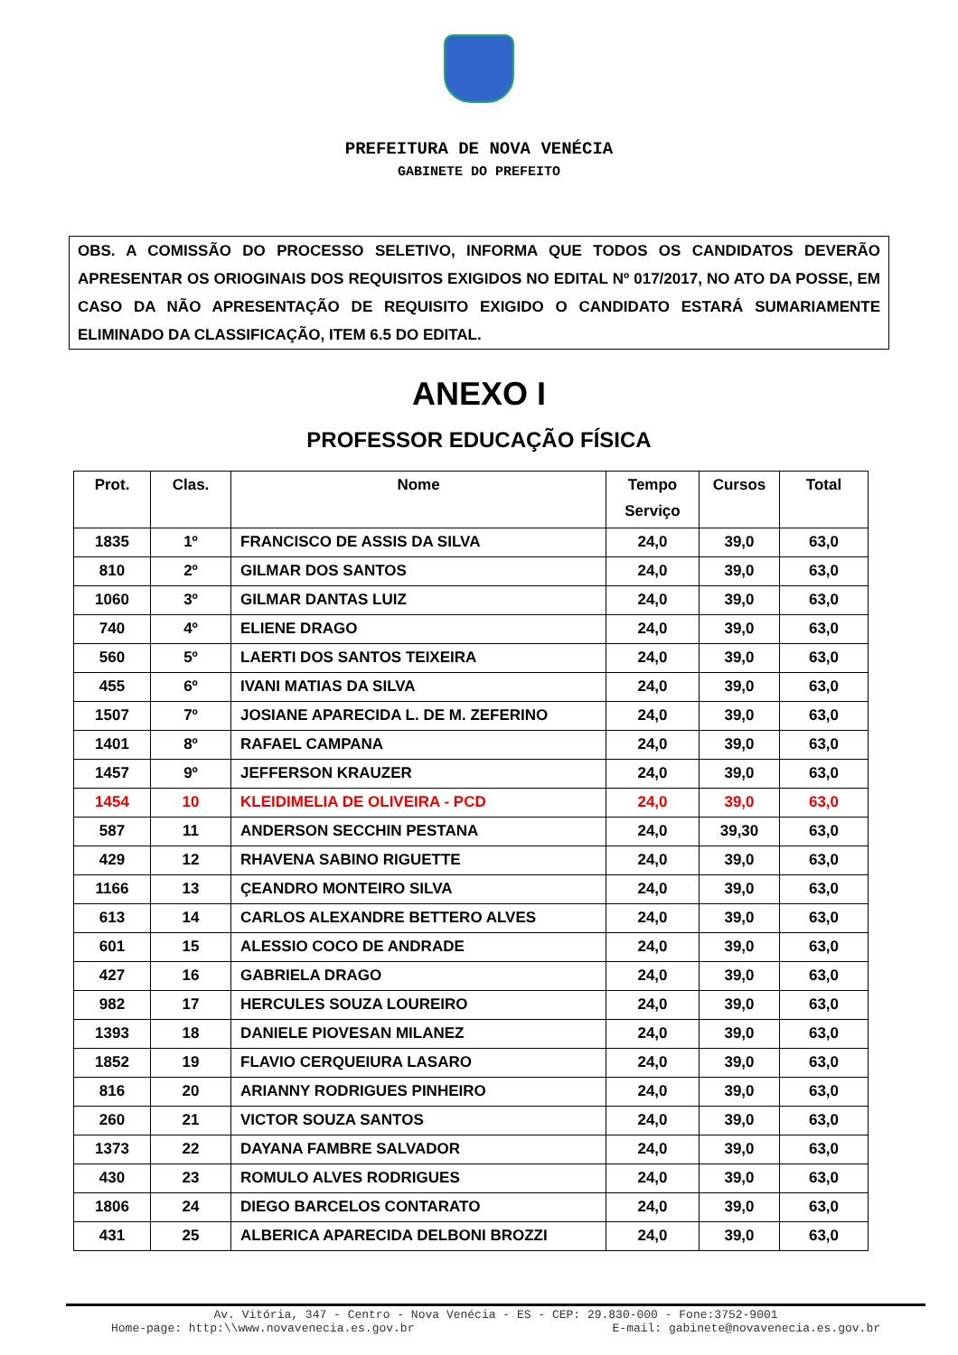PREFEITURA DE NOVA VENÉCIA
GABINETE DO PREFEITO
OBS. A COMISSÃO DO PROCESSO SELETIVO, INFORMA QUE TODOS OS CANDIDATOS DEVERÃO APRESENTAR OS ORIOGINAIS DOS REQUISITOS EXIGIDOS NO EDITAL Nº 017/2017, NO ATO DA POSSE, EM CASO DA NÃO APRESENTAÇÃO DE REQUISITO EXIGIDO O CANDIDATO ESTARÁ SUMARIAMENTE ELIMINADO DA CLASSIFICAÇÃO, ITEM 6.5 DO EDITAL.
ANEXO I
PROFESSOR EDUCAÇÃO FÍSICA
| Prot. | Clas. | Nome | Tempo Serviço | Cursos | Total |
| --- | --- | --- | --- | --- | --- |
| 1835 | 1º | FRANCISCO DE ASSIS DA SILVA | 24,0 | 39,0 | 63,0 |
| 810 | 2º | GILMAR DOS SANTOS | 24,0 | 39,0 | 63,0 |
| 1060 | 3º | GILMAR DANTAS LUIZ | 24,0 | 39,0 | 63,0 |
| 740 | 4º | ELIENE DRAGO | 24,0 | 39,0 | 63,0 |
| 560 | 5º | LAERTI DOS SANTOS TEIXEIRA | 24,0 | 39,0 | 63,0 |
| 455 | 6º | IVANI MATIAS DA SILVA | 24,0 | 39,0 | 63,0 |
| 1507 | 7º | JOSIANE APARECIDA L. DE M. ZEFERINO | 24,0 | 39,0 | 63,0 |
| 1401 | 8º | RAFAEL CAMPANA | 24,0 | 39,0 | 63,0 |
| 1457 | 9º | JEFFERSON KRAUZER | 24,0 | 39,0 | 63,0 |
| 1454 | 10 | KLEIDIMELIA DE OLIVEIRA - PCD | 24,0 | 39,0 | 63,0 |
| 587 | 11 | ANDERSON SECCHIN PESTANA | 24,0 | 39,30 | 63,0 |
| 429 | 12 | RHAVENA SABINO RIGUETTE | 24,0 | 39,0 | 63,0 |
| 1166 | 13 | ÇEANDRO MONTEIRO SILVA | 24,0 | 39,0 | 63,0 |
| 613 | 14 | CARLOS ALEXANDRE BETTERO ALVES | 24,0 | 39,0 | 63,0 |
| 601 | 15 | ALESSIO COCO DE ANDRADE | 24,0 | 39,0 | 63,0 |
| 427 | 16 | GABRIELA DRAGO | 24,0 | 39,0 | 63,0 |
| 982 | 17 | HERCULES SOUZA LOUREIRO | 24,0 | 39,0 | 63,0 |
| 1393 | 18 | DANIELE PIOVESAN MILANEZ | 24,0 | 39,0 | 63,0 |
| 1852 | 19 | FLAVIO CERQUEIURA LASARO | 24,0 | 39,0 | 63,0 |
| 816 | 20 | ARIANNY RODRIGUES PINHEIRO | 24,0 | 39,0 | 63,0 |
| 260 | 21 | VICTOR SOUZA SANTOS | 24,0 | 39,0 | 63,0 |
| 1373 | 22 | DAYANA FAMBRE SALVADOR | 24,0 | 39,0 | 63,0 |
| 430 | 23 | ROMULO ALVES RODRIGUES | 24,0 | 39,0 | 63,0 |
| 1806 | 24 | DIEGO BARCELOS CONTARATO | 24,0 | 39,0 | 63,0 |
| 431 | 25 | ALBERICA APARECIDA DELBONI BROZZI | 24,0 | 39,0 | 63,0 |
Av. Vitória, 347 - Centro - Nova Venécia - ES - CEP: 29.830-000 - Fone:3752-9001
Home-page: http:\\www.novavenecia.es.gov.br E-mail: gabinete@novavenecia.es.gov.br